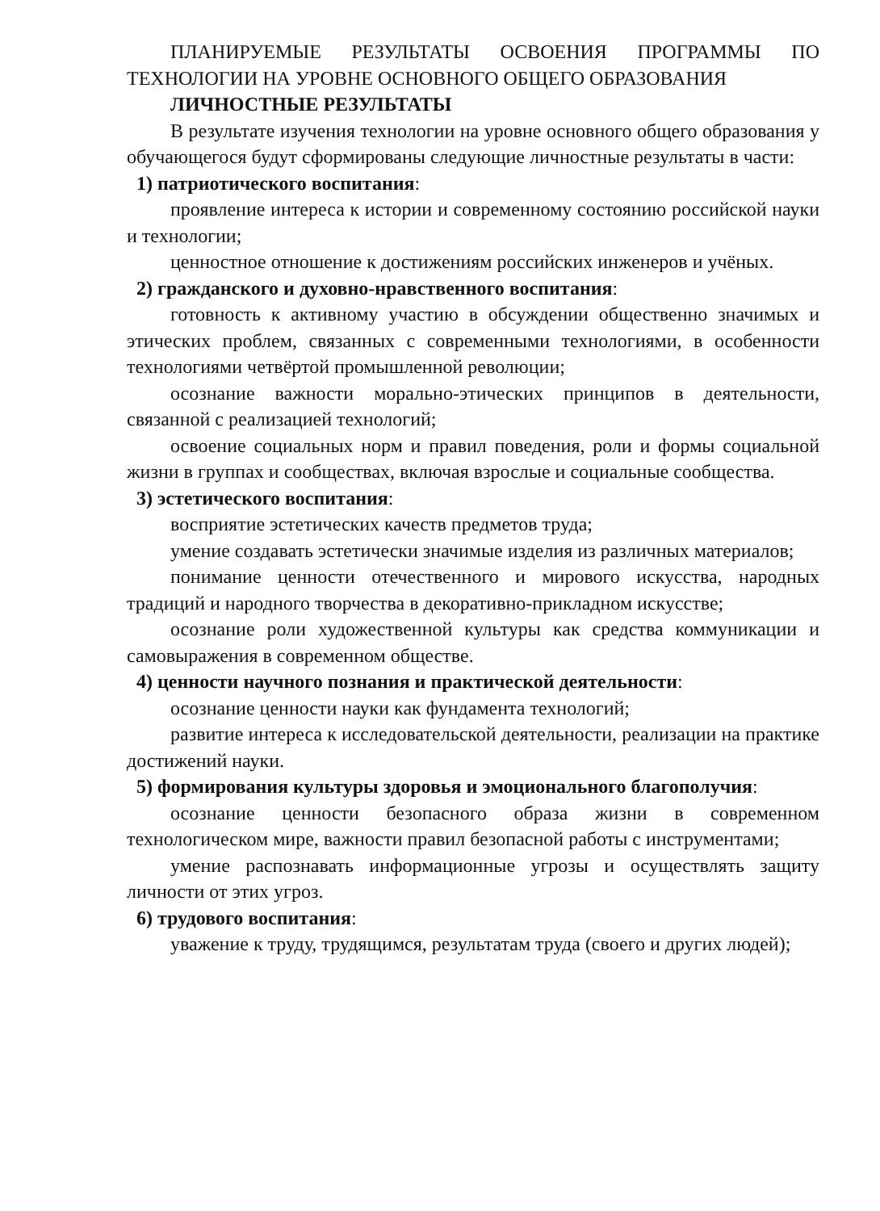ПЛАНИРУЕМЫЕ РЕЗУЛЬТАТЫ ОСВОЕНИЯ ПРОГРАММЫ ПО ТЕХНОЛОГИИ НА УРОВНЕ ОСНОВНОГО ОБЩЕГО ОБРАЗОВАНИЯ
ЛИЧНОСТНЫЕ РЕЗУЛЬТАТЫ
В результате изучения технологии на уровне основного общего образования у обучающегося будут сформированы следующие личностные результаты в части:
1) патриотического воспитания:
проявление интереса к истории и современному состоянию российской науки и технологии;
ценностное отношение к достижениям российских инженеров и учёных.
2) гражданского и духовно-нравственного воспитания:
готовность к активному участию в обсуждении общественно значимых и этических проблем, связанных с современными технологиями, в особенности технологиями четвёртой промышленной революции;
осознание важности морально-этических принципов в деятельности, связанной с реализацией технологий;
освоение социальных норм и правил поведения, роли и формы социальной жизни в группах и сообществах, включая взрослые и социальные сообщества.
3) эстетического воспитания:
восприятие эстетических качеств предметов труда;
умение создавать эстетически значимые изделия из различных материалов;
понимание ценности отечественного и мирового искусства, народных традиций и народного творчества в декоративно-прикладном искусстве;
осознание роли художественной культуры как средства коммуникации и самовыражения в современном обществе.
4) ценности научного познания и практической деятельности:
осознание ценности науки как фундамента технологий;
развитие интереса к исследовательской деятельности, реализации на практике достижений науки.
5) формирования культуры здоровья и эмоционального благополучия:
осознание ценности безопасного образа жизни в современном технологическом мире, важности правил безопасной работы с инструментами;
умение распознавать информационные угрозы и осуществлять защиту личности от этих угроз.
6) трудового воспитания:
уважение к труду, трудящимся, результатам труда (своего и других людей);